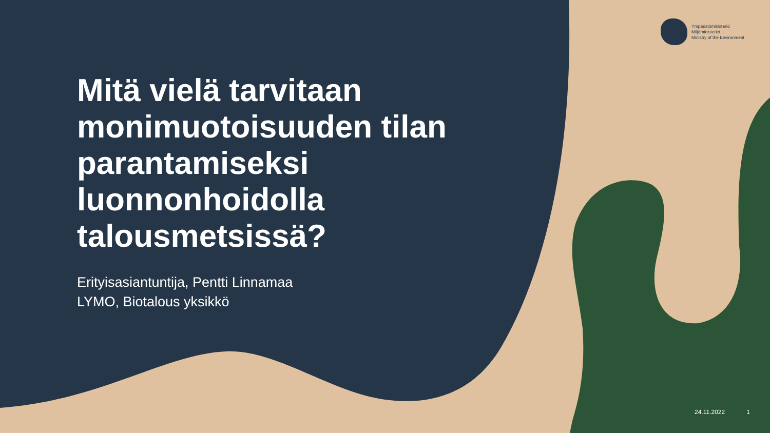Ympäristöministeriö
Miljöministeriet
Ministry of the Environment
Mitä vielä tarvitaan
monimuotoisuuden tilan
parantamiseksi
luonnonhoidolla
talousmetsissä?
Erityisasiantuntija, Pentti Linnamaa
LYMO, Biotalous yksikkö
24.11.2022 1